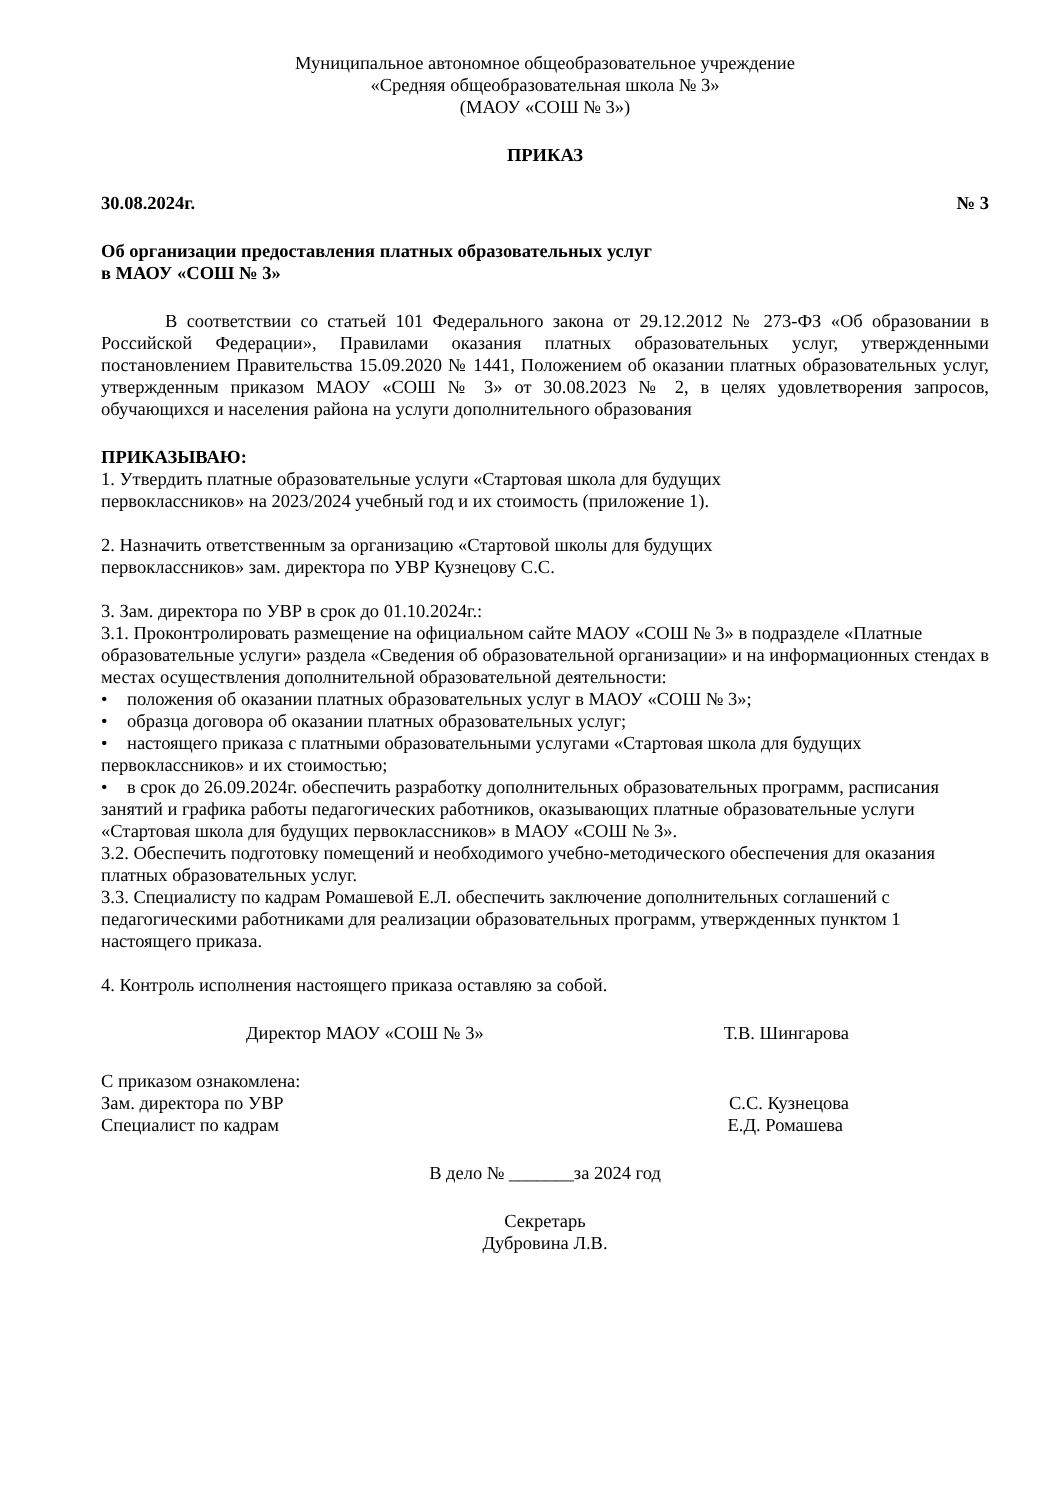Муниципальное автономное общеобразовательное учреждение
«Средняя общеобразовательная школа № 3»
(МАОУ «СОШ № 3»)
ПРИКАЗ
30.08.2024г. № 3
Об организации предоставления платных образовательных услуг
в МАОУ «СОШ № 3»
В соответствии со статьей 101 Федерального закона от 29.12.2012 № 273-ФЗ «Об образовании в Российской Федерации», Правилами оказания платных образовательных услуг, утвержденными постановлением Правительства 15.09.2020 № 1441, Положением об оказании платных образовательных услуг, утвержденным приказом МАОУ «СОШ № 3» от 30.08.2023 № 2, в целях удовлетворения запросов, обучающихся и населения района на услуги дополнительного образования
ПРИКАЗЫВАЮ:
1. Утвердить платные образовательные услуги «Стартовая школа для будущих
первоклассников» на 2023/2024 учебный год и их стоимость (приложение 1).
2. Назначить ответственным за организацию «Стартовой школы для будущих
первоклассников» зам. директора по УВР Кузнецову С.С.
3. Зам. директора по УВР в срок до 01.10.2024г.:
3.1. Проконтролировать размещение на официальном сайте МАОУ «СОШ № 3» в подразделе «Платные образовательные услуги» раздела «Сведения об образовательной организации» и на информационных стендах в местах осуществления дополнительной образовательной деятельности:
• положения об оказании платных образовательных услуг в МАОУ «СОШ № 3»;
• образца договора об оказании платных образовательных услуг;
• настоящего приказа с платными образовательными услугами «Стартовая школа для будущих первоклассников» и их стоимостью;
• в срок до 26.09.2024г. обеспечить разработку дополнительных образовательных программ, расписания занятий и графика работы педагогических работников, оказывающих платные образовательные услуги «Стартовая школа для будущих первоклассников» в МАОУ «СОШ № 3».
3.2. Обеспечить подготовку помещений и необходимого учебно-методического обеспечения для оказания платных образовательных услуг.
3.3. Специалисту по кадрам Ромашевой Е.Л. обеспечить заключение дополнительных соглашений с педагогическими работниками для реализации образовательных программ, утвержденных пунктом 1 настоящего приказа.
4. Контроль исполнения настоящего приказа оставляю за собой.
Директор МАОУ «СОШ № 3» Т.В. Шингарова
С приказом ознакомлена:
Зам. директора по УВР С.С. Кузнецова
Специалист по кадрам Е.Д. Ромашева
В дело № _______за 2024 год
Секретарь
Дубровина Л.В.